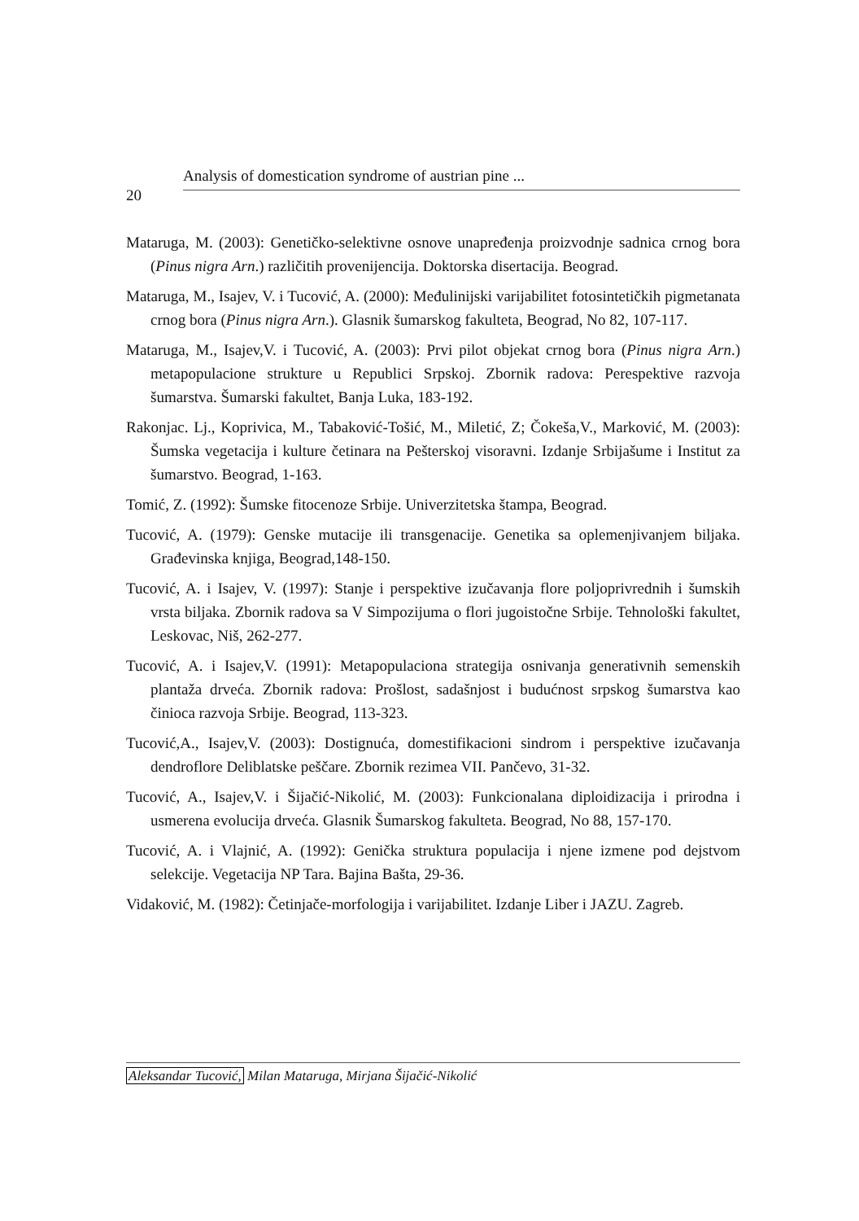20
Analysis of domestication syndrome of austrian pine ...
Mataruga, M. (2003): Genetičko-selektivne osnove unapređenja proizvodnje sadnica crnog bora (Pinus nigra Arn.) različitih provenijencija. Doktorska disertacija. Beograd.
Mataruga, M., Isajev, V. i Tucović, A. (2000): Međulinijski varijabilitet fotosintetičkih pigmetanata crnog bora (Pinus nigra Arn.). Glasnik šumarskog fakulteta, Beograd, No 82, 107-117.
Mataruga, M., Isajev,V. i Tucović, A. (2003): Prvi pilot objekat crnog bora (Pinus nigra Arn.) metapopulacione strukture u Republici Srpskoj. Zbornik radova: Perespektive razvoja šumarstva. Šumarski fakultet, Banja Luka, 183-192.
Rakonjac. Lj., Koprivica, M., Tabaković-Tošić, M., Miletić, Z; Čokeša,V., Marković, M. (2003): Šumska vegetacija i kulture četinara na Pešterskoj visoravni. Izdanje Srbijašume i Institut za šumarstvo. Beograd, 1-163.
Tomić, Z. (1992): Šumske fitocenoze Srbije. Univerzitetska štampa, Beograd.
Tucović, A. (1979): Genske mutacije ili transgenacije. Genetika sa oplemenjivanjem biljaka. Građevinska knjiga, Beograd,148-150.
Tucović, A. i Isajev, V. (1997): Stanje i perspektive izučavanja flore poljoprivrednih i šumskih vrsta biljaka. Zbornik radova sa V Simpozijuma o flori jugoistočne Srbije. Tehnološki fakultet, Leskovac, Niš, 262-277.
Tucović, A. i Isajev,V. (1991): Metapopulaciona strategija osnivanja generativnih semenskih plantaža drveća. Zbornik radova: Prošlost, sadašnjost i budućnost srpskog šumarstva kao činioca razvoja Srbije. Beograd, 113-323.
Tucović,A., Isajev,V. (2003): Dostignuća, domestifikacioni sindrom i perspektive izučavanja dendroflore Deliblatske peščare. Zbornik rezimea VII. Pančevo, 31-32.
Tucović, A., Isajev,V. i Šijačić-Nikolić, M. (2003): Funkcionalana diploidizacija i prirodna i usmerena evolucija drveća. Glasnik Šumarskog fakulteta. Beograd, No 88, 157-170.
Tucović, A. i Vlajnić, A. (1992): Genička struktura populacija i njene izmene pod dejstvom selekcije. Vegetacija NP Tara. Bajina Bašta, 29-36.
Vidaković, M. (1982): Četinjače-morfologija i varijabilitet. Izdanje Liber i JAZU. Zagreb.
Aleksandar Tucović, Milan Mataruga, Mirjana Šijačić-Nikolić